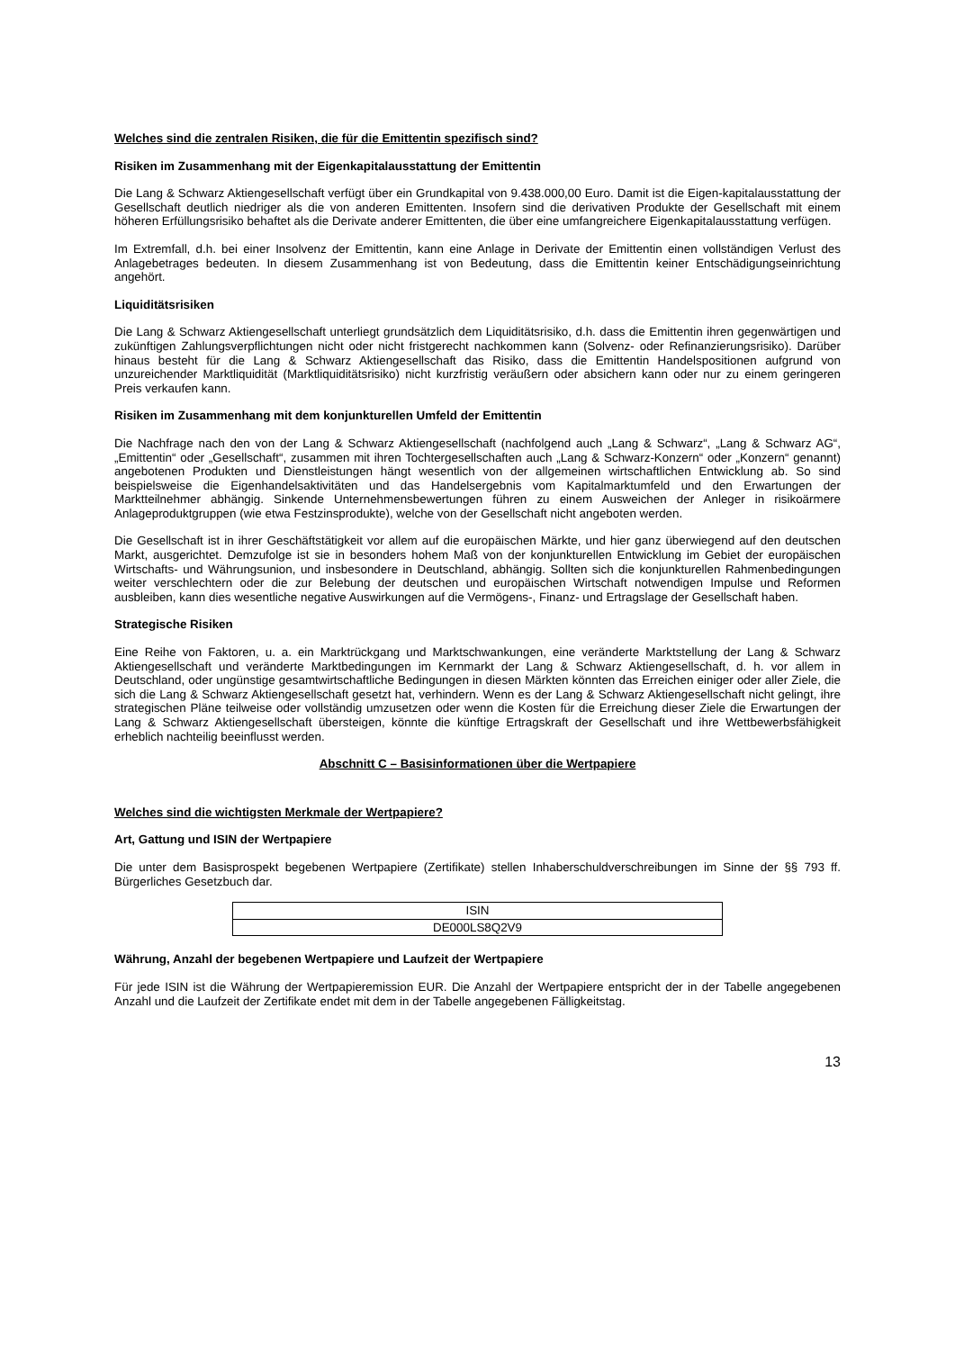Welches sind die zentralen Risiken, die für die Emittentin spezifisch sind?
Risiken im Zusammenhang mit der Eigenkapitalausstattung der Emittentin
Die Lang & Schwarz Aktiengesellschaft verfügt über ein Grundkapital von 9.438.000,00 Euro. Damit ist die Eigen-kapitalausstattung der Gesellschaft deutlich niedriger als die von anderen Emittenten. Insofern sind die derivativen Produkte der Gesellschaft mit einem höheren Erfüllungsrisiko behaftet als die Derivate anderer Emittenten, die über eine umfangreichere Eigenkapitalausstattung verfügen.
Im Extremfall, d.h. bei einer Insolvenz der Emittentin, kann eine Anlage in Derivate der Emittentin einen vollständigen Verlust des Anlagebetrages bedeuten. In diesem Zusammenhang ist von Bedeutung, dass die Emittentin keiner Entschädigungseinrichtung angehört.
Liquiditätsrisiken
Die Lang & Schwarz Aktiengesellschaft unterliegt grundsätzlich dem Liquiditätsrisiko, d.h. dass die Emittentin ihren gegenwärtigen und zukünftigen Zahlungsverpflichtungen nicht oder nicht fristgerecht nachkommen kann (Solvenz- oder Refinanzierungsrisiko). Darüber hinaus besteht für die Lang & Schwarz Aktiengesellschaft das Risiko, dass die Emittentin Handelspositionen aufgrund von unzureichender Marktliquidität (Marktliquiditätsrisiko) nicht kurzfristig veräußern oder absichern kann oder nur zu einem geringeren Preis verkaufen kann.
Risiken im Zusammenhang mit dem konjunkturellen Umfeld der Emittentin
Die Nachfrage nach den von der Lang & Schwarz Aktiengesellschaft (nachfolgend auch „Lang & Schwarz“, „Lang & Schwarz AG“, „Emittentin“ oder „Gesellschaft“, zusammen mit ihren Tochtergesellschaften auch „Lang & Schwarz-Konzern“ oder „Konzern“ genannt) angebotenen Produkten und Dienstleistungen hängt wesentlich von der allgemeinen wirtschaftlichen Entwicklung ab. So sind beispielsweise die Eigenhandelsaktivitäten und das Handelsergebnis vom Kapitalmarktumfeld und den Erwartungen der Marktteilnehmer abhängig. Sinkende Unternehmensbewertungen führen zu einem Ausweichen der Anleger in risikoärmere Anlageproduktgruppen (wie etwa Festzinsprodukte), welche von der Gesellschaft nicht angeboten werden.
Die Gesellschaft ist in ihrer Geschäftstätigkeit vor allem auf die europäischen Märkte, und hier ganz überwiegend auf den deutschen Markt, ausgerichtet. Demzufolge ist sie in besonders hohem Maß von der konjunkturellen Entwicklung im Gebiet der europäischen Wirtschafts- und Währungsunion, und insbesondere in Deutschland, abhängig. Sollten sich die konjunkturellen Rahmenbedingungen weiter verschlechtern oder die zur Belebung der deutschen und europäischen Wirtschaft notwendigen Impulse und Reformen ausbleiben, kann dies wesentliche negative Auswirkungen auf die Vermögens-, Finanz- und Ertragslage der Gesellschaft haben.
Strategische Risiken
Eine Reihe von Faktoren, u. a. ein Marktrückgang und Marktschwankungen, eine veränderte Marktstellung der Lang & Schwarz Aktiengesellschaft und veränderte Marktbedingungen im Kernmarkt der Lang & Schwarz Aktiengesellschaft, d. h. vor allem in Deutschland, oder ungünstige gesamtwirtschaftliche Bedingungen in diesen Märkten könnten das Erreichen einiger oder aller Ziele, die sich die Lang & Schwarz Aktiengesellschaft gesetzt hat, verhindern. Wenn es der Lang & Schwarz Aktiengesellschaft nicht gelingt, ihre strategischen Pläne teilweise oder vollständig umzusetzen oder wenn die Kosten für die Erreichung dieser Ziele die Erwartungen der Lang & Schwarz Aktiengesellschaft übersteigen, könnte die künftige Ertragskraft der Gesellschaft und ihre Wettbewerbsfähigkeit erheblich nachteilig beeinflusst werden.
Abschnitt C – Basisinformationen über die Wertpapiere
Welches sind die wichtigsten Merkmale der Wertpapiere?
Art, Gattung und ISIN der Wertpapiere
Die unter dem Basisprospekt begebenen Wertpapiere (Zertifikate) stellen Inhaberschuldverschreibungen im Sinne der §§ 793 ff. Bürgerliches Gesetzbuch dar.
| ISIN |
| DE000LS8Q2V9 |
Währung, Anzahl der begebenen Wertpapiere und Laufzeit der Wertpapiere
Für jede ISIN ist die Währung der Wertpapieremission EUR. Die Anzahl der Wertpapiere entspricht der in der Tabelle angegebenen Anzahl und die Laufzeit der Zertifikate endet mit dem in der Tabelle angegebenen Fälligkeitstag.
13